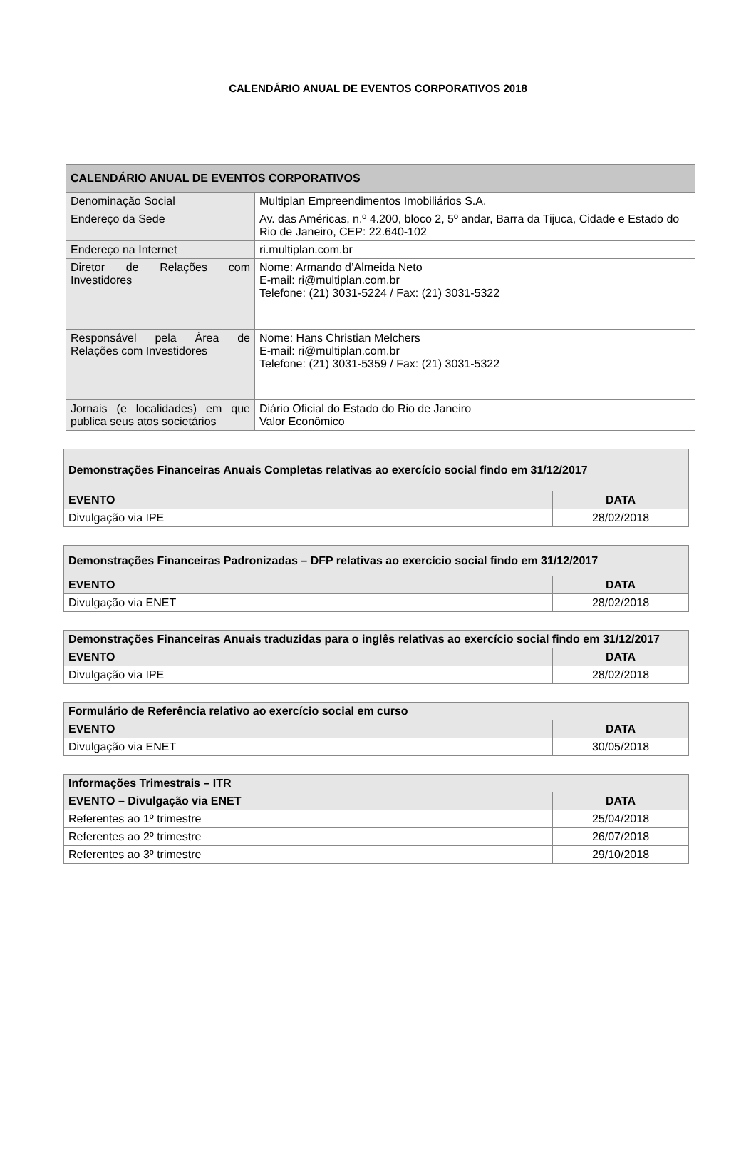CALENDÁRIO ANUAL DE EVENTOS CORPORATIVOS 2018
| CALENDÁRIO ANUAL DE EVENTOS CORPORATIVOS | |
| --- | --- |
| Denominação Social | Multiplan Empreendimentos Imobiliários S.A. |
| Endereço da Sede | Av. das Américas, n.º 4.200, bloco 2, 5º andar, Barra da Tijuca, Cidade e Estado do Rio de Janeiro, CEP: 22.640-102 |
| Endereço na Internet | ri.multiplan.com.br |
| Diretor de Relações com Investidores | Nome: Armando d’Almeida Neto E-mail: ri@multiplan.com.br Telefone: (21) 3031-5224 / Fax: (21) 3031-5322 |
| Responsável pela Área de Relações com Investidores | Nome: Hans Christian Melchers E-mail: ri@multiplan.com.br Telefone: (21) 3031-5359 / Fax: (21) 3031-5322 |
| Jornais (e localidades) em que publica seus atos societários | Diário Oficial do Estado do Rio de Janeiro Valor Econômico |
| Demonstrações Financeiras Anuais Completas relativas ao exercício social findo em 31/12/2017 | |
| --- | --- |
| EVENTO | DATA |
| Divulgação via IPE | 28/02/2018 |
| Demonstrações Financeiras Padronizadas – DFP relativas ao exercício social findo em 31/12/2017 | |
| --- | --- |
| EVENTO | DATA |
| Divulgação via ENET | 28/02/2018 |
| Demonstrações Financeiras Anuais traduzidas para o inglês relativas ao exercício social findo em 31/12/2017 | |
| --- | --- |
| EVENTO | DATA |
| Divulgação via IPE | 28/02/2018 |
| Formulário de Referência relativo ao exercício social em curso | |
| --- | --- |
| EVENTO | DATA |
| Divulgação via ENET | 30/05/2018 |
| Informações Trimestrais – ITR | |
| --- | --- |
| EVENTO – Divulgação via ENET | DATA |
| Referentes ao 1º trimestre | 25/04/2018 |
| Referentes ao 2º trimestre | 26/07/2018 |
| Referentes ao 3º trimestre | 29/10/2018 |